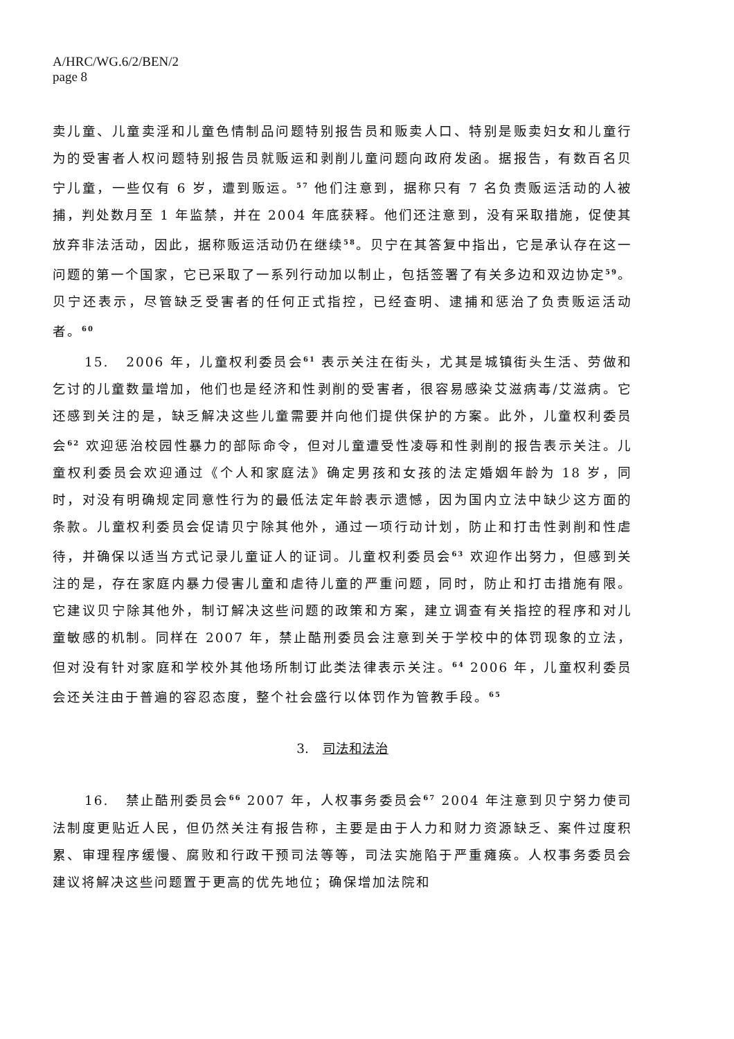A/HRC/WG.6/2/BEN/2
page 8
卖儿童、儿童卖淫和儿童色情制品问题特别报告员和贩卖人口、特别是贩卖妇女和儿童行为的受害者人权问题特别报告员就贩运和剥削儿童问题向政府发函。据报告，有数百名贝宁儿童，一些仅有 6 岁，遭到贩运。<sup>57</sup> 他们注意到，据称只有 7 名负责贩运活动的人被捕，判处数月至 1 年监禁，并在 2004 年底获释。他们还注意到，没有采取措施，促使其放弃非法活动，因此，据称贩运活动仍在继续<sup>58</sup>。贝宁在其答复中指出，它是承认存在这一问题的第一个国家，它已采取了一系列行动加以制止，包括签署了有关多边和双边协定<sup>59</sup>。贝宁还表示，尽管缺乏受害者的任何正式指控，已经查明、逮捕和惩治了负责贩运活动者。<sup>60</sup>
15. 2006 年，儿童权利委员会<sup>61</sup> 表示关注在街头，尤其是城镇街头生活、劳做和乞讨的儿童数量增加，他们也是经济和性剥削的受害者，很容易感染艾滋病毒/艾滋病。它还感到关注的是，缺乏解决这些儿童需要并向他们提供保护的方案。此外，儿童权利委员会<sup>62</sup> 欢迎惩治校园性暴力的部际命令，但对儿童遭受性凌辱和性剥削的报告表示关注。儿童权利委员会欢迎通过《个人和家庭法》确定男孩和女孩的法定婚姻年龄为 18 岁，同时，对没有明确规定同意性行为的最低法定年龄表示遗憾，因为国内立法中缺少这方面的条款。儿童权利委员会促请贝宁除其他外，通过一项行动计划，防止和打击性剥削和性虐待，并确保以适当方式记录儿童证人的证词。儿童权利委员会<sup>63</sup> 欢迎作出努力，但感到关注的是，存在家庭内暴力侵害儿童和虐待儿童的严重问题，同时，防止和打击措施有限。它建议贝宁除其他外，制订解决这些问题的政策和方案，建立调查有关指控的程序和对儿童敏感的机制。同样在 2007 年，禁止酷刑委员会注意到关于学校中的体罚现象的立法，但对没有针对家庭和学校外其他场所制订此类法律表示关注。<sup>64</sup> 2006 年，儿童权利委员会还关注由于普遍的容忍态度，整个社会盛行以体罚作为管教手段。<sup>65</sup>
3. 司法和法治
16. 禁止酷刑委员会<sup>66</sup> 2007 年，人权事务委员会<sup>67</sup> 2004 年注意到贝宁努力使司法制度更贴近人民，但仍然关注有报告称，主要是由于人力和财力资源缺乏、案件过度积累、审理程序缓慢、腐败和行政干预司法等等，司法实施陷于严重瘫痪。人权事务委员会建议将解决这些问题置于更高的优先地位；确保增加法院和